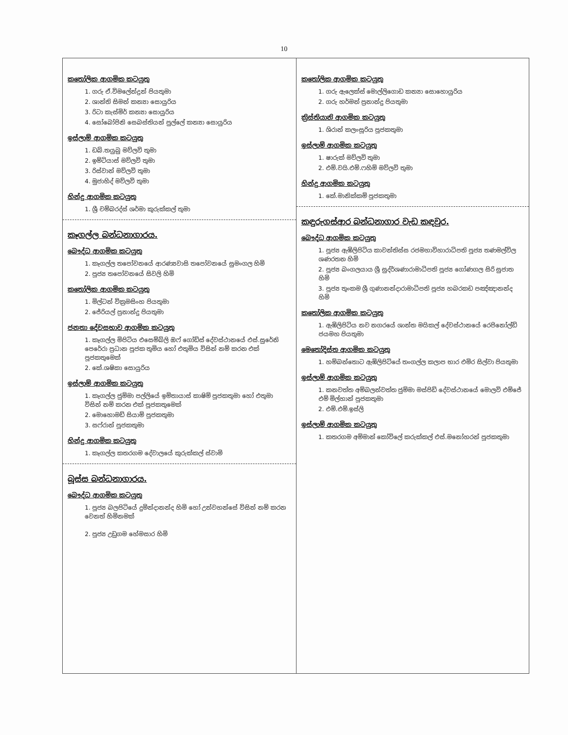10
කතෝලික ආගමික කටයුතු
1. ගරු ඒ.විමලේන්ද්‍රන් පියතුමා
2. ශාන්ති සිමන් කන්‍යා සොයුරිය
3. රිටා කැස්මිර් කන්‍යා සොයුරිය
4. සෝබෝජිනි සෙබස්තියන් පුල්ලේ කන්‍යා සොයුරිය
ඉස්ලාම් ආගමික කටයුතු
1. ඩබ්.තයුබු මව්ලවි තුමා
2. ඉම්ටියාස් මව්ලවි තුමා
3. රිස්වාන් මව්ලවි තුමා
4. මුජාහිද් මව්ලවි තුමා
හින්දු ආගමික කටයුතු
1. ශ්‍රී චම්බරද්ස් ශර්මා කුරුක්කල් තුමා
කෑගල්ල බන්ධනාගාරය.
බෞද්ධ ආගමික කටයුතු
1. කෑගල්ල තපෝවනයේ ආරණ්‍යවාසි තපෝවනයේ සුමංගල හිමි
2. පූජ්‍ය තපෝවනයේ සිවලි හිමි
කතෝලික ආගමික කටයුතු
1. මිල්ටන් වික්‍රමසිංහ පියතුමා
2. ජේරියල් ප්‍රනාන්දු පියතුමා
ජනතා දේවසභාව ආගමික කටයුතු
1. කෑගල්ල මිපිටිය එසෙම්බ්ලි ඔෆ් ගෝඩ්ස් දේවස්ථානයේ එස්.සුරේනි පෙරේරා ප්‍රධාන පූජක තුමිය හෝ එතුමිය විසින් නම් කරන එක් පූජකතුමෙක්
2. කේ.ශෂිකා සොයුරිය
ඉස්ලාම් ආගමික කටයුතු
1. කෑගල්ල ජුම්මා පල්ලියේ ඉම්තායාස් කාෂිම් පූජකතුමා හෝ එතුමා විසින් නම් කරන එක් පූජකතුමෙක්
2. මොහොමඩ් සියාම් පූජකතුමා
3. සෆ්රාන් පූජකතුමා
හින්දු ආගමික කටයුතු
1. කෑගල්ල කතරගම දේවාලයේ කුරුක්කල් ස්වාමි
බූස්ස බන්ධනාගාරය.
බෞද්ධ ආගමික කටයුතු
1. පූජ්‍ය බලපිටියේ දුමින්දානන්ද හිමි හෝ උන්වහන්සේ විසින් නම් කරන වෙනත් හිමිනමක්
2. පූජ්‍ය උඩුගම හේමසාර හිමි
කතෝලික ආගමික කටයුතු
1. ගරු ඇලෙක්ස් මොල්ලිගොඩ කන්‍යා සොහොයුරිය
2. ගරු හර්මන් ප්‍රනාන්දු පියතුමා
ක්‍රිස්තියානි ආගමික කටයුතු
1. ශිරාන් කලංසූරිය පූජකතුමා
ඉස්ලාම් ආගමික කටයුතු
1. ෂාරුක් මව්ලවි තුමා
2. එම්.වයි.එම්.ෆහිම් මව්ලවි තුමා
හින්දු ආගමික කටයුතු
1. කේ.මානික්කම් පූජකතුමා
කඳුරුගස්ආර බන්ධනාගාර වැඩ කඳවුර.
බෞද්ධ ආගමික කටයුතු
1. පූජ්‍ය ඇඹිලිපිටිය කාවන්තිස්ස රජමහාවිහාරාධිපති පූජ්‍ය තණමල්විල ශණරතන හිමි
2. පූජ්‍ය බංගලයාය ශ්‍රී සුද්ර්ශණාරාමාධිපති පූජ්‍ය ගෝණගල සිරි සුජාත හිමි
3. පූජ්‍ය තුංකම ශ්‍රී ගුණානන්දාරාමාධිපති පූජ්‍ය හබරකඩ පඤ්ඤානන්ද හිමි
කතෝලික ආගමික කටයුතු
1. ඇඹිලිපිටිය නව නගරයේ ශාන්ත මයිකල් දේවස්ථානයේ රෙජිනෝල්ඩ් ජයමහ පියතුමා
මෙතෝදිස්ත ආගමික කටයුතු
1. හම්බන්තොට ඇඹිලිපිටියේ තංගල්ල කලාප භාර එමිර සිල්වා පියතුමා
ඉස්ලාම් ආගමික කටයුතු
1. කනවත්ත අම්බලන්වත්ත ජුම්මා මස්ජිඩ් දේවස්ථානයේ මොලවි එම්ජේ එම් මිල්හාන් පූජකතුමා
2. එම්.එම්.ඉස්ලි
ඉස්ලාම් ආගමික කටයුතු
1. කතරගම අම්මාන් කෝවිලේ කරුක්කල් එස්.මනෝහරන් පූජකතුමා